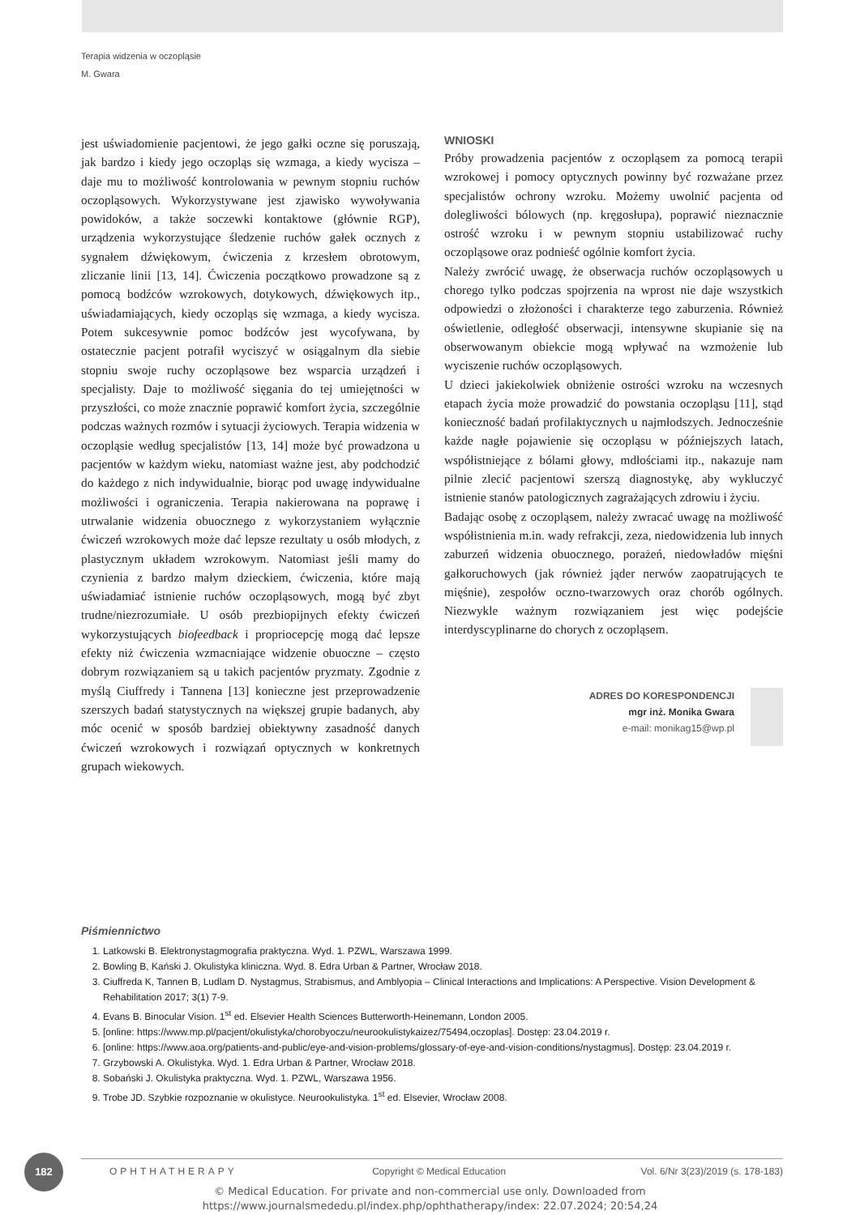Terapia widzenia w oczopląsie
M. Gwara
jest uświadomienie pacjentowi, że jego gałki oczne się poruszają, jak bardzo i kiedy jego oczopląs się wzmaga, a kiedy wycisza – daje mu to możliwość kontrolowania w pewnym stopniu ruchów oczopląsowych. Wykorzystywane jest zjawisko wywoływania powidoków, a także soczewki kontaktowe (głównie RGP), urządzenia wykorzystujące śledzenie ruchów gałek ocznych z sygnałem dźwiękowym, ćwiczenia z krzesłem obrotowym, zliczanie linii [13, 14]. Ćwiczenia początkowo prowadzone są z pomocą bodźców wzrokowych, dotykowych, dźwiękowych itp., uświadamiających, kiedy oczopląs się wzmaga, a kiedy wycisza. Potem sukcesywnie pomoc bodźców jest wycofywana, by ostatecznie pacjent potrafił wyciszyć w osiągalnym dla siebie stopniu swoje ruchy oczopląsowe bez wsparcia urządzeń i specjalisty. Daje to możliwość sięgania do tej umiejętności w przyszłości, co może znacznie poprawić komfort życia, szczególnie podczas ważnych rozmów i sytuacji życiowych. Terapia widzenia w oczopląsie według specjalistów [13, 14] może być prowadzona u pacjentów w każdym wieku, natomiast ważne jest, aby podchodzić do każdego z nich indywidualnie, biorąc pod uwagę indywidualne możliwości i ograniczenia. Terapia nakierowana na poprawę i utrwalanie widzenia obuocznego z wykorzystaniem wyłącznie ćwiczeń wzrokowych może dać lepsze rezultaty u osób młodych, z plastycznym układem wzrokowym. Natomiast jeśli mamy do czynienia z bardzo małym dzieckiem, ćwiczenia, które mają uświadamiać istnienie ruchów oczopląsowych, mogą być zbyt trudne/niezrozumiałe. U osób prezbiopijnych efekty ćwiczeń wykorzystujących biofeedback i propriocepcję mogą dać lepsze efekty niż ćwiczenia wzmacniające widzenie obuoczne – często dobrym rozwiązaniem są u takich pacjentów pryzmaty. Zgodnie z myślą Ciuffredy i Tannena [13] konieczne jest przeprowadzenie szerszych badań statystycznych na większej grupie badanych, aby móc ocenić w sposób bardziej obiektywny zasadność danych ćwiczeń wzrokowych i rozwiązań optycznych w konkretnych grupach wiekowych.
WNIOSKI
Próby prowadzenia pacjentów z oczopląsem za pomocą terapii wzrokowej i pomocy optycznych powinny być rozważane przez specjalistów ochrony wzroku. Możemy uwolnić pacjenta od dolegliwości bólowych (np. kręgosłupa), poprawić nieznacznie ostrość wzroku i w pewnym stopniu ustabilizować ruchy oczopląsowe oraz podnieść ogólnie komfort życia.
Należy zwrócić uwagę, że obserwacja ruchów oczopląsowych u chorego tylko podczas spojrzenia na wprost nie daje wszystkich odpowiedzi o złożoności i charakterze tego zaburzenia. Również oświetlenie, odległość obserwacji, intensywne skupianie się na obserwowanym obiekcie mogą wpływać na wzmożenie lub wyciszenie ruchów oczopląsowych.
U dzieci jakiekolwiek obniżenie ostrości wzroku na wczesnych etapach życia może prowadzić do powstania oczopląsu [11], stąd konieczność badań profilaktycznych u najmłodszych. Jednocześnie każde nagłe pojawienie się oczopląsu w późniejszych latach, współistniejące z bólami głowy, mdłościami itp., nakazuje nam pilnie zlecić pacjentowi szerszą diagnostykę, aby wykluczyć istnienie stanów patologicznych zagrażających zdrowiu i życiu.
Badając osobę z oczopląsem, należy zwracać uwagę na możliwość współistnienia m.in. wady refrakcji, zeza, niedowidzenia lub innych zaburzeń widzenia obuocznego, porażeń, niedowładów mięśni gałkoruchowych (jak również jąder nerwów zaopatrujących te mięśnie), zespołów oczno-twarzowych oraz chorób ogólnych. Niezwykle ważnym rozwiązaniem jest więc podejście interdyscyplinarne do chorych z oczopląsem.
ADRES DO KORESPONDENCJI
mgr inż. Monika Gwara
e-mail: monikag15@wp.pl
Piśmiennictwo
1. Latkowski B. Elektronystagmografia praktyczna. Wyd. 1. PZWL, Warszawa 1999.
2. Bowling B, Kański J. Okulistyka kliniczna. Wyd. 8. Edra Urban & Partner, Wrocław 2018.
3. Ciuffreda K, Tannen B, Ludlam D. Nystagmus, Strabismus, and Amblyopia – Clinical Interactions and Implications: A Perspective. Vision Development & Rehabilitation 2017; 3(1) 7-9.
4. Evans B. Binocular Vision. 1<sup>st</sup> ed. Elsevier Health Sciences Butterworth-Heinemann, London 2005.
5. [online: https://www.mp.pl/pacjent/okulistyka/chorobyoczu/neurookulistykaizez/75494,oczoplas]. Dostęp: 23.04.2019 r.
6. [online: https://www.aoa.org/patients-and-public/eye-and-vision-problems/glossary-of-eye-and-vision-conditions/nystagmus]. Dostęp: 23.04.2019 r.
7. Grzybowski A. Okulistyka. Wyd. 1. Edra Urban & Partner, Wrocław 2018.
8. Sobański J. Okulistyka praktyczna. Wyd. 1. PZWL, Warszawa 1956.
9. Trobe JD. Szybkie rozpoznanie w okulistyce. Neurookulistyka. 1<sup>st</sup> ed. Elsevier, Wrocław 2008.
182 OPHTHATHERAPY Copyright © Medical Education Vol. 6/Nr 3(23)/2019 (s. 178-183)
© Medical Education. For private and non-commercial use only. Downloaded from
https://www.journalsmededu.pl/index.php/ophthatherapy/index: 22.07.2024; 20:54,24